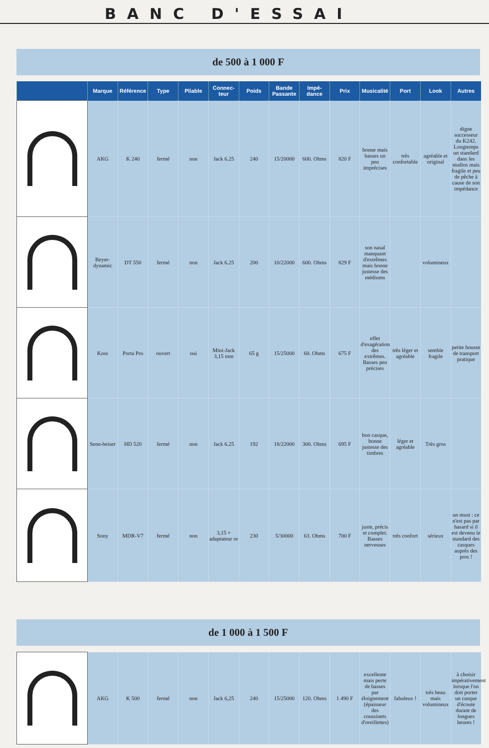BANC D'ESSAI
de 500 à 1 000 F
| | Marque | Référence | Type | Pliable | Connec-teur | Poids | Bande Passante | Impé-dance | Prix | Musicalité | Port | Look | Autres |
| --- | --- | --- | --- | --- | --- | --- | --- | --- | --- | --- | --- | --- | --- |
| | AKG | K 240 | fermé | non | Jack 6.25 | 240 | 15/20000 | 600. Ohms | 820 F | bonne mais basses un peu imprécises | très confortable | agréable et original | digne successeur du K242. Longtemps un standard dans les studios mais fragile et peu de pêche à cause de son impédance |
| | Beyer-dynamic | DT 550 | fermé | non | Jack 6.25 | 200 | 10/22000 | 600. Ohms | 829 F | son nasal manquant d'extrêmes mais bonne justesse des médiums | | volumineux | |
| | Koss | Porta Pro | ouvert | oui | Mini-Jack 3,15 mm | 65 g | 15/25000 | 60. Ohms | 675 F | effet d'exagération des extrêmes. Basses peu précises | très léger et agréable | semble fragile | petite housse de transport pratique |
| | Senn-heiser | HD 520 | fermé | non | Jack 6.25 | 192 | 18/22000 | 300. Ohms | 695 F | bon casque, bonne justesse des timbres | léger et agréable | Très gros | |
| | Sony | MDR-V7 | fermé | non | 3,15 + adaptateur or | 230 | 5/30000 | 63. Ohms | 700 F | juste, précis et complet. Basses nerveuses | très confort | sérieux | un must : ce n'est pas par hasard si il est devenu le standard des casques auprès des pros ! |
de 1 000 à 1 500 F
| | AKG | K 500 | fermé | non | Jack 6,25 | 240 | 15/25000 | 120. Ohms | 1 490 F | excellente mais perte de basses par éloignement (épaisseur des coussinets d'oreillettes) | fabuleux ! | très beau mais volumineux | à choisir impérativement lorsque l'on doit porter un casque d'écoute durant de longues heures ! |